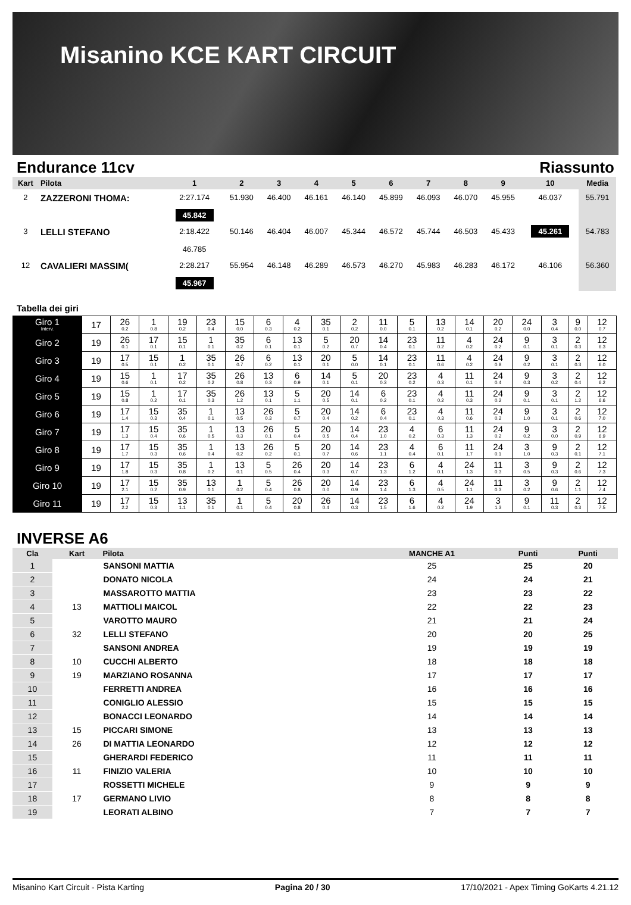Misanino KCE KART CIRCUIT
Endurance 11cv Riassunto
| Kart | Pilota | 1 | 2 | 3 | 4 | 5 | 6 | 7 | 8 | 9 | 10 | Media |
| --- | --- | --- | --- | --- | --- | --- | --- | --- | --- | --- | --- | --- |
| 2 | ZAZZERONI THOMA: | 2:27.174 45.842 | 51.930 | 46.400 | 46.161 | 46.140 | 45.899 | 46.093 | 46.070 | 45.955 | 46.037 | 55.791 |
| 3 | LELLI STEFANO | 2:18.422 46.785 | 50.146 | 46.404 | 46.007 | 45.344 | 46.572 | 45.744 | 46.503 | 45.433 | 45.261 | 54.783 |
| 12 | CAVALIERI MASSIM( | 2:28.217 45.967 | 55.954 | 46.148 | 46.289 | 46.573 | 46.270 | 45.983 | 46.283 | 46.172 | 46.106 | 56.360 |
Tabella dei giri
| Giro 1 Interv. | 17 | 26 0.2 | 1 0.8 | 19 0.2 | 23 0.4 | 15 0.0 | 6 0.3 | 4 0.2 | 35 0.1 | 2 0.2 | 11 0.0 | 5 0.1 | 13 0.2 | 14 0.1 | 20 0.2 | 24 0.0 | 3 0.4 | 9 0.0 | 12 0.7 |
| Giro 2 | 19 | 26 0.1 | 17 0.1 | 15 0.1 | 1 0.1 | 35 0.2 | 6 0.1 | 13 0.1 | 5 0.2 | 20 0.7 | 14 0.4 | 23 0.1 | 11 0.2 | 4 0.2 | 24 0.2 | 9 0.1 | 3 0.1 | 2 0.3 | 12 6.3 |
| Giro 3 | 19 | 17 0.5 | 15 0.1 | 1 0.2 | 35 0.1 | 26 0.7 | 6 0.2 | 13 0.1 | 20 0.1 | 5 0.0 | 14 0.1 | 23 0.1 | 11 0.6 | 4 0.2 | 24 0.8 | 9 0.2 | 3 0.1 | 2 0.3 | 12 6.0 |
| Giro 4 | 19 | 15 0.6 | 1 0.1 | 17 0.2 | 35 0.2 | 26 0.8 | 13 0.3 | 6 0.9 | 14 0.1 | 5 0.1 | 20 0.3 | 23 0.2 | 4 0.3 | 11 0.1 | 24 0.4 | 9 0.3 | 3 0.2 | 2 0.4 | 12 6.2 |
| Giro 5 | 19 | 15 0.8 | 1 0.2 | 17 0.1 | 35 0.3 | 26 1.2 | 13 0.1 | 5 1.1 | 20 0.5 | 14 0.1 | 6 0.2 | 23 0.1 | 4 0.2 | 11 0.3 | 24 0.2 | 9 0.1 | 3 0.1 | 2 1.2 | 12 6.6 |
| Giro 6 | 19 | 17 1.4 | 15 0.3 | 35 0.4 | 1 0.1 | 13 0.5 | 26 0.3 | 5 0.7 | 20 0.4 | 14 0.2 | 6 0.4 | 23 0.1 | 4 0.3 | 11 0.6 | 24 0.2 | 9 1.0 | 3 0.1 | 2 0.6 | 12 7.0 |
| Giro 7 | 19 | 17 1.3 | 15 0.4 | 35 0.6 | 1 0.5 | 13 0.3 | 26 0.1 | 5 0.4 | 20 0.5 | 14 0.4 | 23 1.0 | 4 0.2 | 6 0.3 | 11 1.3 | 24 0.2 | 9 0.2 | 3 0.0 | 2 0.9 | 12 6.9 |
| Giro 8 | 19 | 17 1.7 | 15 0.3 | 35 0.6 | 1 0.4 | 13 0.2 | 26 0.2 | 5 0.1 | 20 0.7 | 14 0.6 | 23 1.1 | 4 0.4 | 6 0.1 | 11 1.7 | 24 0.1 | 3 1.0 | 9 0.3 | 2 0.1 | 12 7.1 |
| Giro 9 | 19 | 17 1.8 | 15 0.3 | 35 0.8 | 1 0.2 | 13 0.1 | 5 0.5 | 26 0.4 | 20 0.3 | 14 0.7 | 23 1.3 | 6 1.2 | 4 0.1 | 24 1.3 | 11 0.3 | 3 0.5 | 9 0.3 | 2 0.6 | 12 7.3 |
| Giro 10 | 19 | 17 2.1 | 15 0.2 | 35 0.9 | 13 0.1 | 1 0.2 | 5 0.4 | 26 0.8 | 20 0.0 | 14 0.9 | 23 1.4 | 6 1.3 | 4 0.5 | 24 1.1 | 11 0.3 | 3 0.2 | 9 0.6 | 2 1.1 | 12 7.4 |
| Giro 11 | 19 | 17 2.2 | 15 0.3 | 13 1.1 | 35 0.1 | 1 0.1 | 5 0.4 | 20 0.8 | 26 0.4 | 14 0.3 | 23 1.5 | 6 1.6 | 4 0.2 | 24 1.9 | 3 1.3 | 9 0.1 | 11 0.3 | 2 0.3 | 12 7.5 |
INVERSE A6
| Cla | Kart | Pilota | MANCHE A1 | Punti | Punti |
| --- | --- | --- | --- | --- | --- |
| 1 | | SANSONI MATTIA | 25 | 25 | 20 |
| 2 | | DONATO NICOLA | 24 | 24 | 21 |
| 3 | | MASSAROTTO MATTIA | 23 | 23 | 22 |
| 4 | 13 | MATTIOLI MAICOL | 22 | 22 | 23 |
| 5 | | VAROTTO MAURO | 21 | 21 | 24 |
| 6 | 32 | LELLI STEFANO | 20 | 20 | 25 |
| 7 | | SANSONI ANDREA | 19 | 19 | 19 |
| 8 | 10 | CUCCHI ALBERTO | 18 | 18 | 18 |
| 9 | 19 | MARZIANO ROSANNA | 17 | 17 | 17 |
| 10 | | FERRETTI ANDREA | 16 | 16 | 16 |
| 11 | | CONIGLIO ALESSIO | 15 | 15 | 15 |
| 12 | | BONACCI LEONARDO | 14 | 14 | 14 |
| 13 | 15 | PICCARI SIMONE | 13 | 13 | 13 |
| 14 | 26 | DI MATTIA LEONARDO | 12 | 12 | 12 |
| 15 | | GHERARDI FEDERICO | 11 | 11 | 11 |
| 16 | 11 | FINIZIO VALERIA | 10 | 10 | 10 |
| 17 | | ROSSETTI MICHELE | 9 | 9 | 9 |
| 18 | 17 | GERMANO LIVIO | 8 | 8 | 8 |
| 19 | | LEORATI ALBINO | 7 | 7 | 7 |
Misanino Kart Circuit - Pista Karting Pagina 20 / 30 17/10/2021 - Apex Timing GoKarts 4.21.12